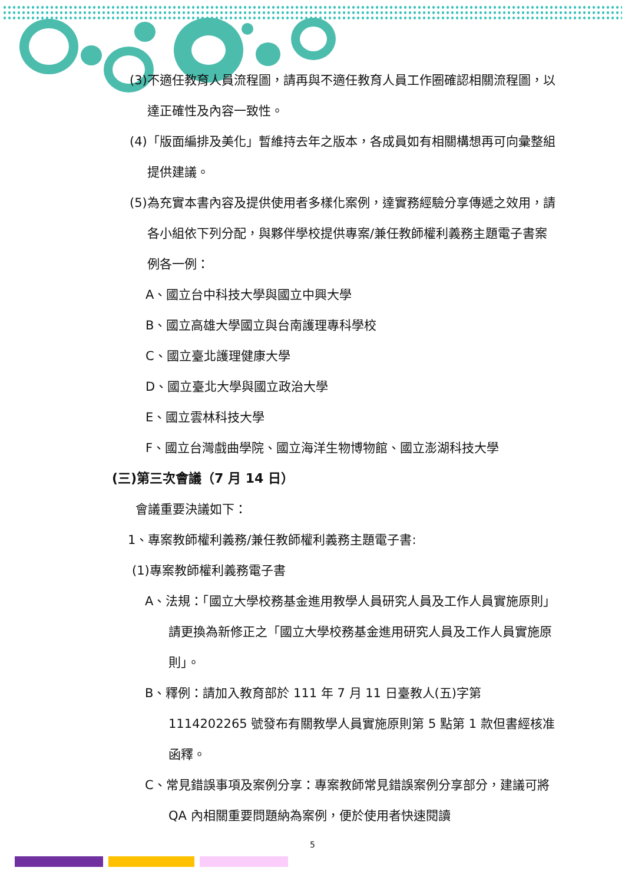(3)不適任教育人員流程圖，請再與不適任教育人員工作圈確認相關流程圖，以達正確性及內容一致性。
(4)「版面編排及美化」暫維持去年之版本，各成員如有相關構想再可向彙整組提供建議。
(5)為充實本書內容及提供使用者多樣化案例，達實務經驗分享傳遞之效用，請各小組依下列分配，與夥伴學校提供專案/兼任教師權利義務主題電子書案例各一例：
A、國立台中科技大學與國立中興大學
B、國立高雄大學國立與台南護理專科學校
C、國立臺北護理健康大學
D、國立臺北大學與國立政治大學
E、國立雲林科技大學
F、國立台灣戲曲學院、國立海洋生物博物館、國立澎湖科技大學
(三)第三次會議（7 月 14 日）
會議重要決議如下：
1、專案教師權利義務/兼任教師權利義務主題電子書:
(1)專案教師權利義務電子書
A、法規：「國立大學校務基金進用教學人員研究人員及工作人員實施原則」請更換為新修正之「國立大學校務基金進用研究人員及工作人員實施原則」。
B、釋例：請加入教育部於 111 年 7 月 11 日臺教人(五)字第 1114202265 號發布有關教學人員實施原則第 5 點第 1 款但書經核准函釋。
C、常見錯誤事項及案例分享：專案教師常見錯誤案例分享部分，建議可將 QA 內相關重要問題納為案例，便於使用者快速閱讀
5